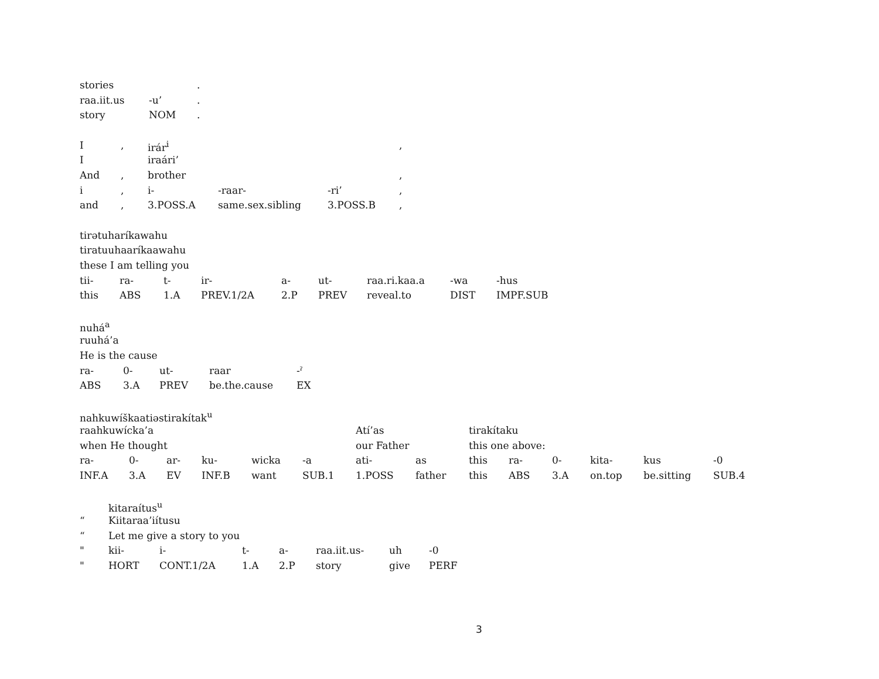| stories | | . |
| raa.iit.us | -u’ | . |
| story | NOM | . |
| I | , | irár<sup>i</sup> | | | , |
| I | | iraári’ | | | |
| And | , | brother | | | , |
| i | , | i- | -raar- | -ri’ | , |
| and | , | 3.POSS.A | same.sex.sibling | 3.POSS.B | , |
| tirətuharíkawahu | | | | | | | | |
| tiratuuhaaríkaawahu | | | | | | | | |
| these I am telling you | | | | | | | | |
| tii- | ra- | t- | ir- | a- | ut- | raa.ri.kaa.a | -wa | -hus |
| this | ABS | 1.A | PREV.1/2A | 2.P | PREV | reveal.to | DIST | IMPF.SUB |
| nuhá<sup>a</sup> | | | | |
| ruuhá’a | | | | |
| He is the cause | | | | |
| ra- | 0- | ut- | raar | -ˀ |
| ABS | 3.A | PREV | be.the.cause | EX |
| nahkuwíškaatiəstirakítak<sup>u</sup> | | | | | | | | | | | | | |
| raahkuwícka’a | | | | | | Atí’as | | tirakítaku | | | | | |
| when He thought | | | | | | our Father | | this one above: | | | | | |
| ra- | 0- | ar- | ku- | wicka | -a | ati- | as | this | ra- | 0- | kita- | kus | -0 |
| INF.A | 3.A | EV | INF.B | want | SUB.1 | 1.POSS | father | this | ABS | 3.A | on.top | be.sitting | SUB.4 |
| | kitaraítus<sup>u</sup> | | | | | | |
| “ | Kiitaraa’iítusu | | | | | | |
| “ | Let me give a story to you | | | | | | |
| " | kii- | i- | t- | a- | raa.iit.us- | uh | -0 |
| " | HORT | CONT.1/2A | 1.A | 2.P | story | give | PERF |
3